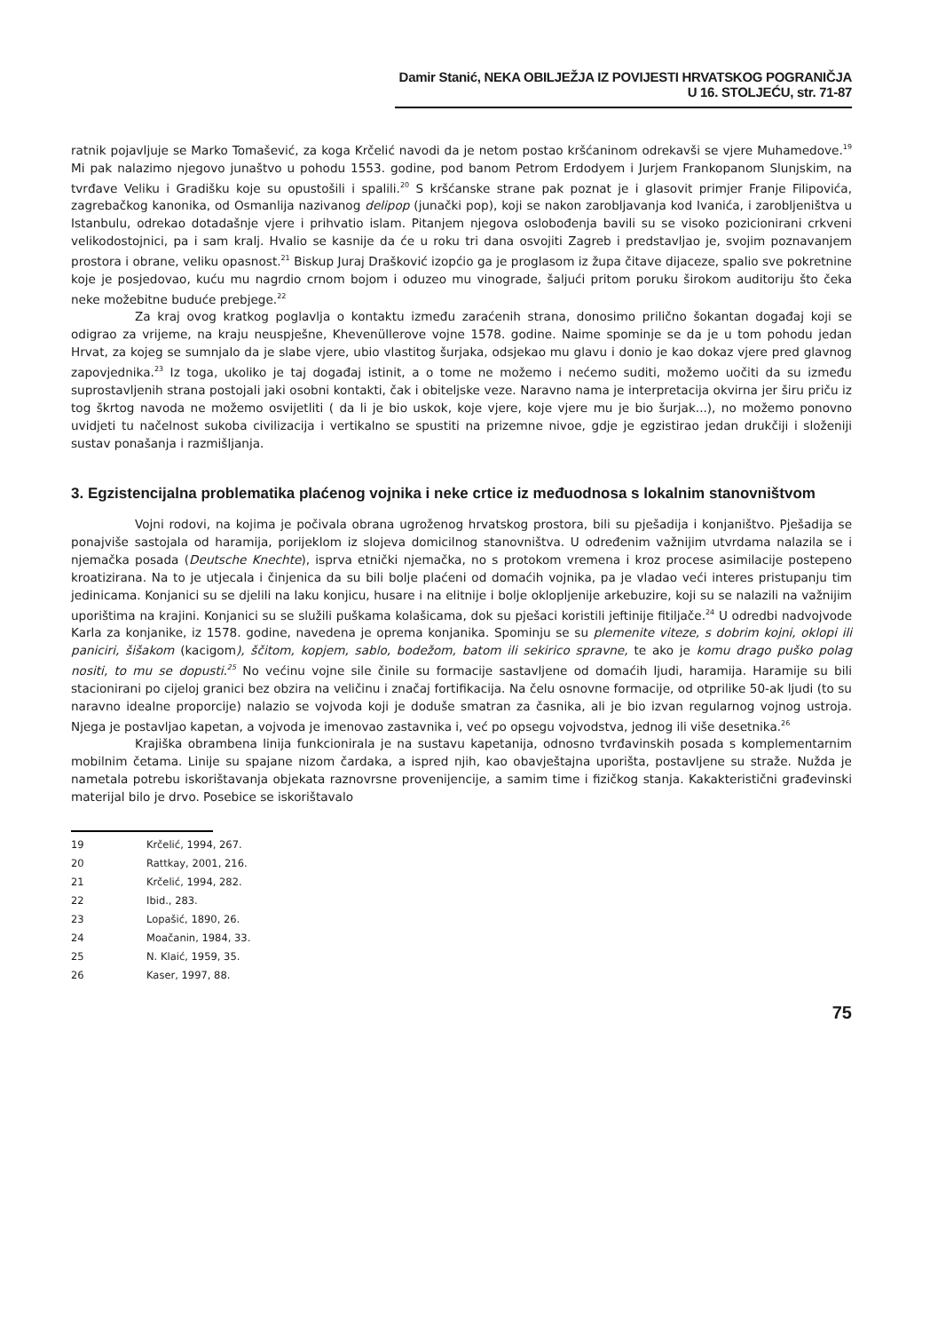Damir Stanić, NEKA OBILJEŽJA IZ POVIJESTI HRVATSKOG POGRANIČJA U 16. STOLJEĆU, str. 71-87
ratnik pojavljuje se Marko Tomašević, za koga Krčelić navodi da je netom postao kršćaninom odrekavši se vjere Muhamedove.<sup>19</sup> Mi pak nalazimo njegovo junaštvo u pohodu 1553. godine, pod banom Petrom Erdodyem i Jurjem Frankopanom Slunjskim, na tvrđave Veliku i Gradišku koje su opustošili i spalili.<sup>20</sup> S kršćanske strane pak poznat je i glasovit primjer Franje Filipovića, zagrebačkog kanonika, od Osmanlija nazivanog delipop (junački pop), koji se nakon zarobljavanja kod Ivanića, i zarobljeništva u Istanbulu, odrekao dotadašnje vjere i prihvatio islam. Pitanjem njegova oslobođenja bavili su se visoko pozicionirani crkveni velikodostojnici, pa i sam kralj. Hvalio se kasnije da će u roku tri dana osvojiti Zagreb i predstavljao je, svojim poznavanjem prostora i obrane, veliku opasnost.<sup>21</sup> Biskup Juraj Drašković izopćio ga je proglasom iz župa čitave dijaceze, spalio sve pokretnine koje je posjedovao, kuću mu nagrdio crnom bojom i oduzeo mu vinograde, šaljući pritom poruku širokom auditoriju što čeka neke možebitne buduće prebjege.<sup>22</sup>
Za kraj ovog kratkog poglavlja o kontaktu između zaraćenih strana, donosimo prilično šokantan događaj koji se odigrao za vrijeme, na kraju neuspješne, Khevenüllerove vojne 1578. godine. Naime spominje se da je u tom pohodu jedan Hrvat, za kojeg se sumnjalo da je slabe vjere, ubio vlastitog šurjaka, odsjekao mu glavu i donio je kao dokaz vjere pred glavnog zapovjednika.<sup>23</sup> Iz toga, ukoliko je taj događaj istinit, a o tome ne možemo i nećemo suditi, možemo uočiti da su između suprostavljenih strana postojali jaki osobni kontakti, čak i obiteljske veze. Naravno nama je interpretacija okvirna jer širu priču iz tog škrtog navoda ne možemo osvijetliti ( da li je bio uskok, koje vjere, koje vjere mu je bio šurjak...), no možemo ponovno uvidjeti tu načelnost sukoba civilizacija i vertikalno se spustiti na prizemne nivoe, gdje je egzistirao jedan drukčiji i složeniji sustav ponašanja i razmišljanja.
3. Egzistencijalna problematika plaćenog vojnika i neke crtice iz međuodnosa s lokalnim stanovništvom
Vojni rodovi, na kojima je počivala obrana ugroženog hrvatskog prostora, bili su pješadija i konjaništvo. Pješadija se ponajviše sastojala od haramija, porijeklom iz slojeva domicilnog stanovništva. U određenim važnijim utvrdama nalazila se i njemačka posada (Deutsche Knechte), isprva etnički njemačka, no s protokom vremena i kroz procese asimilacije postepeno kroatizirana. Na to je utjecala i činjenica da su bili bolje plaćeni od domaćih vojnika, pa je vladao veći interes pristupanju tim jedinicama. Konjanici su se djelili na laku konjicu, husare i na elitnije i bolje oklopljenije arkebuzire, koji su se nalazili na važnijim uporištima na krajini. Konjanici su se služili puškama kolašicama, dok su pješaci koristili jeftinije fitiljače.<sup>24</sup> U odredbi nadvojvode Karla za konjanike, iz 1578. godine, navedena je oprema konjanika. Spominju se su plemenite viteze, s dobrim kojni, oklopi ili paniciri, šišakom (kacigom), ščitom, kopjem, sablo, bodežom, batom ili sekirico spravne, te ako je komu drago puško polag nositi, to mu se dopusti.<sup>25</sup> No većinu vojne sile činile su formacije sastavljene od domaćih ljudi, haramija. Haramije su bili stacionirani po cijeloj granici bez obzira na veličinu i značaj fortifikacija. Na čelu osnovne formacije, od otprilike 50-ak ljudi (to su naravno idealne proporcije) nalazio se vojvoda koji je doduše smatran za časnika, ali je bio izvan regularnog vojnog ustroja. Njega je postavljao kapetan, a vojvoda je imenovao zastavnika i, već po opsegu vojvodstva, jednog ili više desetnika.<sup>26</sup>
Krajiška obrambena linija funkcionirala je na sustavu kapetanija, odnosno tvrđavinskih posada s komplementarnim mobilnim četama. Linije su spajane nizom čardaka, a ispred njih, kao obavještajna uporišta, postavljene su straže. Nužda je nametala potrebu iskorištavanja objekata raznovrsne provenijencije, a samim time i fizičkog stanja. Kakakteristični građevinski materijal bilo je drvo. Posebice se iskorištavalo
19 Krčelić, 1994, 267.
20 Rattkay, 2001, 216.
21 Krčelić, 1994, 282.
22 Ibid., 283.
23 Lopašić, 1890, 26.
24 Moačanin, 1984, 33.
25 N. Klaić, 1959, 35.
26 Kaser, 1997, 88.
75